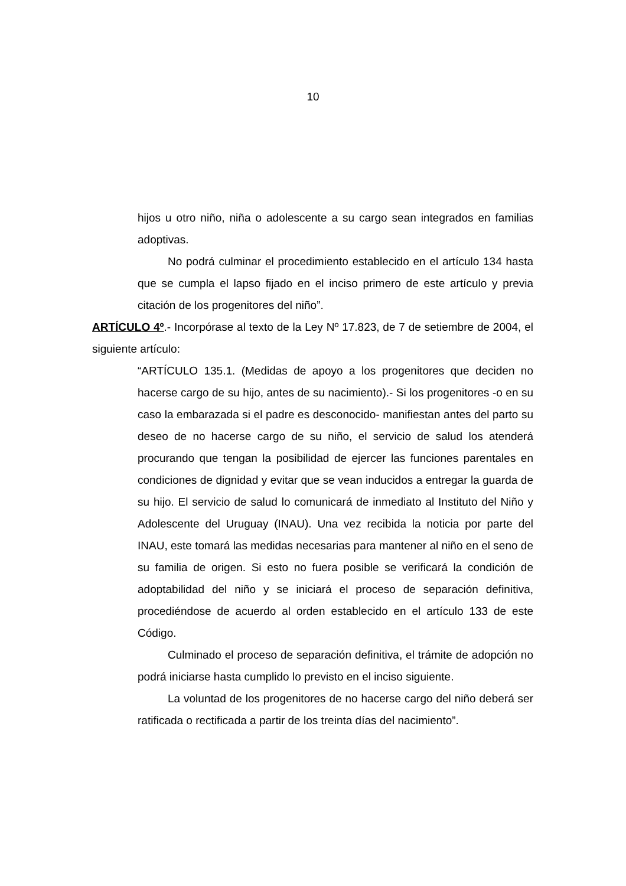10
hijos u otro niño, niña o adolescente a su cargo sean integrados en familias adoptivas.
No podrá culminar el procedimiento establecido en el artículo 134 hasta que se cumpla el lapso fijado en el inciso primero de este artículo y previa citación de los progenitores del niño”.
ARTÍCULO 4º.- Incorpórase al texto de la Ley Nº 17.823, de 7 de setiembre de 2004, el siguiente artículo:
“ARTÍCULO 135.1. (Medidas de apoyo a los progenitores que deciden no hacerse cargo de su hijo, antes de su nacimiento).- Si los progenitores -o en su caso la embarazada si el padre es desconocido- manifiestan antes del parto su deseo de no hacerse cargo de su niño, el servicio de salud los atenderá procurando que tengan la posibilidad de ejercer las funciones parentales en condiciones de dignidad y evitar que se vean inducidos a entregar la guarda de su hijo. El servicio de salud lo comunicará de inmediato al Instituto del Niño y Adolescente del Uruguay (INAU). Una vez recibida la noticia por parte del INAU, este tomará las medidas necesarias para mantener al niño en el seno de su familia de origen. Si esto no fuera posible se verificará la condición de adoptabilidad del niño y se iniciará el proceso de separación definitiva, procediéndose de acuerdo al orden establecido en el artículo 133 de este Código.
Culminado el proceso de separación definitiva, el trámite de adopción no podrá iniciarse hasta cumplido lo previsto en el inciso siguiente.
La voluntad de los progenitores de no hacerse cargo del niño deberá ser ratificada o rectificada a partir de los treinta días del nacimiento”.